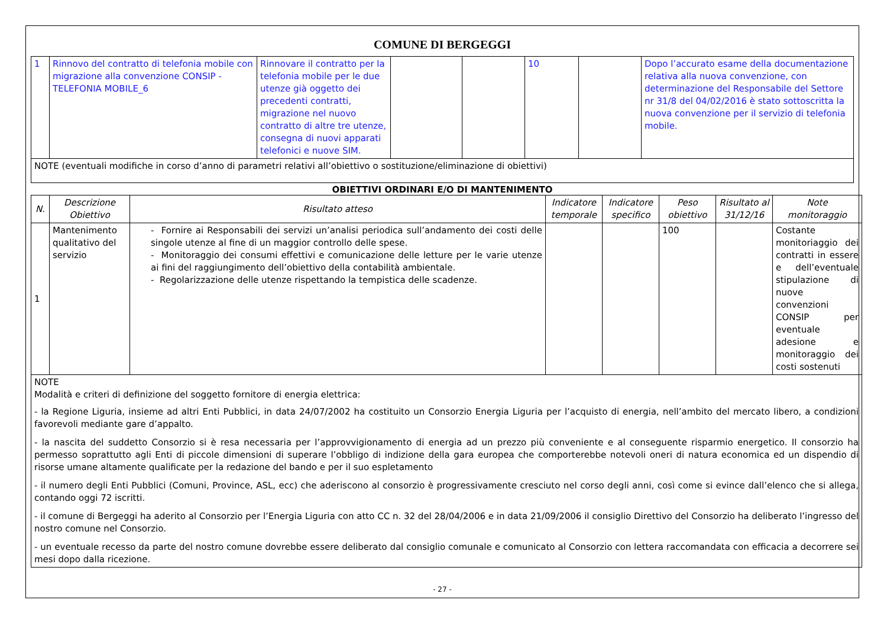COMUNE DI BERGEGGI
| 1 | Rinnovo del contratto di telefonia mobile con migrazione alla convenzione CONSIP - TELEFONIA MOBILE_6 | Rinnovare il contratto per la telefonia mobile per le due utenze già oggetto dei precedenti contratti, migrazione nel nuovo contratto di altre tre utenze, consegna di nuovi apparati telefonici e nuove SIM. | | | 10 | | Dopo l’accurato esame della documentazione relativa alla nuova convenzione, con determinazione del Responsabile del Settore nr 31/8 del 04/02/2016 è stato sottoscritta la nuova convenzione per il servizio di telefonia mobile. |
| NOTE (eventuali modifiche in corso d’anno di parametri relativi all’obiettivo o sostituzione/eliminazione di obiettivi) | | | | | | | |
OBIETTIVI ORDINARI E/O DI MANTENIMENTO
| N. | Descrizione Obiettivo | Risultato atteso | Indicatore temporale | Indicatore specifico | Peso obiettivo | Risultato al 31/12/16 | Note monitoraggio |
| --- | --- | --- | --- | --- | --- | --- | --- |
| 1 | Mantenimento qualitativo del servizio | - Fornire ai Responsabili dei servizi un’analisi periodica sull’andamento dei costi delle singole utenze al fine di un maggior controllo delle spese. - Monitoraggio dei consumi effettivi e comunicazione delle letture per le varie utenze ai fini del raggiungimento dell’obiettivo della contabilità ambientale. - Regolarizzazione delle utenze rispettando la tempistica delle scadenze. | | | 100 | | Costante monitoriaggio dei contratti in essere e dell’eventuale stipulazione di nuove convenzioni CONSIP per eventuale adesione e monitoraggio dei costi sostenuti |
| NOTE Modalità e criteri di definizione del soggetto fornitore di energia elettrica: - la Regione Liguria, insieme ad altri Enti Pubblici, in data 24/07/2002 ha costituito un Consorzio Energia Liguria per l’acquisto di energia, nell’ambito del mercato libero, a condizioni favorevoli mediante gare d’appalto. - la nascita del suddetto Consorzio si è resa necessaria per l’approvvigionamento di energia ad un prezzo più conveniente e al conseguente risparmio energetico. Il consorzio ha permesso soprattutto agli Enti di piccole dimensioni di superare l’obbligo di indizione della gara europea che comporterebbe notevoli oneri di natura economica ed un dispendio di risorse umane altamente qualificate per la redazione del bando e per il suo espletamento - il numero degli Enti Pubblici (Comuni, Province, ASL, ecc) che aderiscono al consorzio è progressivamente cresciuto nel corso degli anni, così come si evince dall’elenco che si allega, contando oggi 72 iscritti. - il comune di Bergeggi ha aderito al Consorzio per l’Energia Liguria con atto CC n. 32 del 28/04/2006 e in data 21/09/2006 il consiglio Direttivo del Consorzio ha deliberato l’ingresso del nostro comune nel Consorzio. - un eventuale recesso da parte del nostro comune dovrebbe essere deliberato dal consiglio comunale e comunicato al Consorzio con lettera raccomandata con efficacia a decorrere sei mesi dopo dalla ricezione. | | | | | | | |
- 27 -